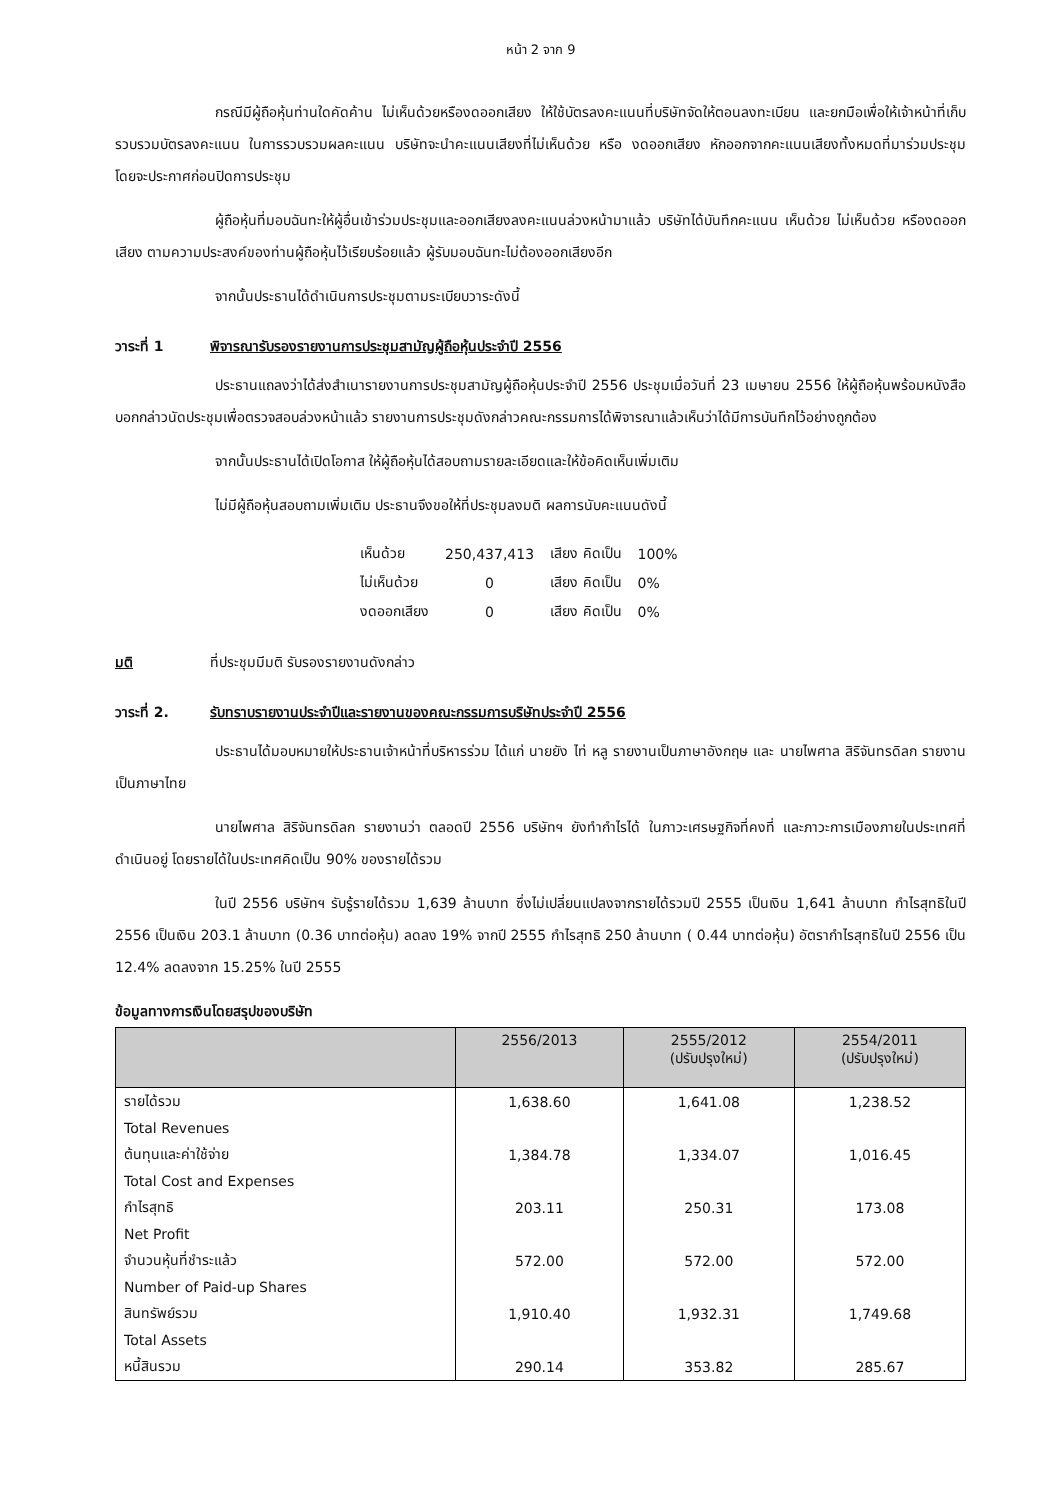หน้า 2 จาก 9
กรณีมีผู้ถือหุ้นท่านใดคัดค้าน ไม่เห็นด้วยหรืองดออกเสียง ให้ใช้บัตรลงคะแนนที่บริษัทจัดให้ตอนลงทะเบียน และยกมือเพื่อให้เจ้าหน้าที่เก็บรวบรวมบัตรลงคะแนน ในการรวบรวมผลคะแนน บริษัทจะนำคะแนนเสียงที่ไม่เห็นด้วย หรือ งดออกเสียง หักออกจากคะแนนเสียงทั้งหมดที่มาร่วมประชุม โดยจะประกาศก่อนปิดการประชุม
ผู้ถือหุ้นที่มอบฉันทะให้ผู้อื่นเข้าร่วมประชุมและออกเสียงลงคะแนนล่วงหน้ามาแล้ว บริษัทได้บันทึกคะแนน เห็นด้วย ไม่เห็นด้วย หรืองดออกเสียง ตามความประสงค์ของท่านผู้ถือหุ้นไว้เรียบร้อยแล้ว ผู้รับมอบฉันทะไม่ต้องออกเสียงอีก
จากนั้นประธานได้ดำเนินการประชุมตามระเบียบวาระดังนี้
วาระที่ 1 พิจารณารับรองรายงานการประชุมสามัญผู้ถือหุ้นประจำปี 2556
ประธานแถลงว่าได้ส่งสำเนารายงานการประชุมสามัญผู้ถือหุ้นประจำปี 2556 ประชุมเมื่อวันที่ 23 เมษายน 2556 ให้ผู้ถือหุ้นพร้อมหนังสือบอกกล่าวนัดประชุมเพื่อตรวจสอบล่วงหน้าแล้ว รายงานการประชุมดังกล่าวคณะกรรมการได้พิจารณาแล้วเห็นว่าได้มีการบันทึกไว้อย่างถูกต้อง
จากนั้นประธานได้เปิดโอกาส ให้ผู้ถือหุ้นได้สอบถามรายละเอียดและให้ข้อคิดเห็นเพิ่มเติม
ไม่มีผู้ถือหุ้นสอบถามเพิ่มเติม ประธานจึงขอให้ที่ประชุมลงมติ ผลการนับคะแนนดังนี้
| เห็นด้วย | 250,437,413 | เสียง คิดเป็น | 100% |
| ไม่เห็นด้วย | 0 | เสียง คิดเป็น | 0% |
| งดออกเสียง | 0 | เสียง คิดเป็น | 0% |
มติ ที่ประชุมมีมติ รับรองรายงานดังกล่าว
วาระที่ 2. รับทราบรายงานประจำปีและรายงานของคณะกรรมการบริษัทประจำปี 2556
ประธานได้มอบหมายให้ประธานเจ้าหน้าที่บริหารร่วม ได้แก่ นายยัง ไท่ หลู รายงานเป็นภาษาอังกฤษ และ นายไพศาล สิริจันทรดิลก รายงานเป็นภาษาไทย
นายไพศาล สิริจันทรดิลก รายงานว่า ตลอดปี 2556 บริษัทฯ ยังทำกำไรได้ ในภาวะเศรษฐกิจที่คงที่ และภาวะการเมืองภายในประเทศที่ดำเนินอยู่ โดยรายได้ในประเทศคิดเป็น 90% ของรายได้รวม
ในปี 2556 บริษัทฯ รับรู้รายได้รวม 1,639 ล้านบาท ซึ่งไม่เปลี่ยนแปลงจากรายได้รวมปี 2555 เป็นเงิน 1,641 ล้านบาท กำไรสุทธิในปี 2556 เป็นเงิน 203.1 ล้านบาท (0.36 บาทต่อหุ้น) ลดลง 19% จากปี 2555 กำไรสุทธิ 250 ล้านบาท ( 0.44 บาทต่อหุ้น) อัตรากำไรสุทธิในปี 2556 เป็น 12.4% ลดลงจาก 15.25% ในปี 2555
ข้อมูลทางการเงินโดยสรุปของบริษัท
| | 2556/2013 | 2555/2012 (ปรับปรุงใหม่) | 2554/2011 (ปรับปรุงใหม่) |
| --- | --- | --- | --- |
| รายได้รวม | 1,638.60 | 1,641.08 | 1,238.52 |
| Total Revenues | | | |
| ต้นทุนและค่าใช้จ่าย | 1,384.78 | 1,334.07 | 1,016.45 |
| Total Cost and Expenses | | | |
| กำไรสุทธิ | 203.11 | 250.31 | 173.08 |
| Net Profit | | | |
| จำนวนหุ้นที่ชำระแล้ว | 572.00 | 572.00 | 572.00 |
| Number of Paid-up Shares | | | |
| สินทรัพย์รวม | 1,910.40 | 1,932.31 | 1,749.68 |
| Total Assets | | | |
| หนี้สินรวม | 290.14 | 353.82 | 285.67 |